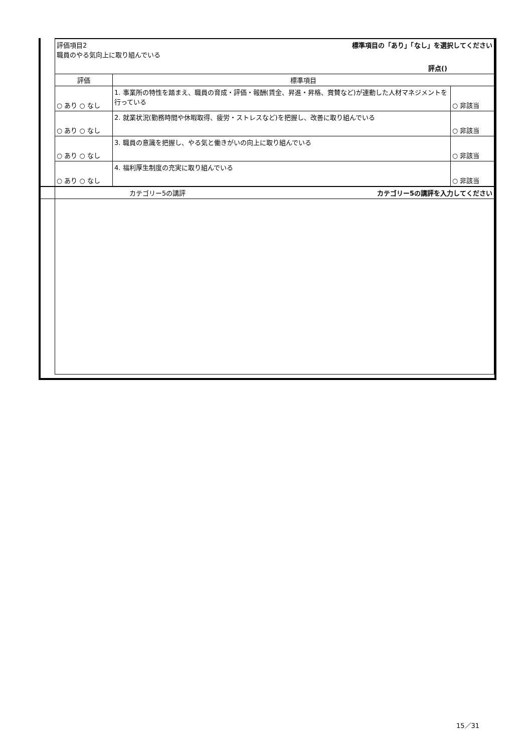| | 評価項目2 標準項目の「あり」「なし」を選択してください 職員のやる気向上に取り組んでいる 評点() | | |
| | 評価 | 標準項目 | |
| | ○ あり ○ なし | 1. 事業所の特性を踏まえ、職員の育成・評価・報酬(賃金、昇進・昇格、賞賛など)が連動した人材マネジメントを行っている | ○ 非該当 |
| | ○ あり ○ なし | 2. 就業状況(勤務時間や休暇取得、疲労・ストレスなど)を把握し、改善に取り組んでいる | ○ 非該当 |
| | ○ あり ○ なし | 3. 職員の意識を把握し、やる気と働きがいの向上に取り組んでいる | ○ 非該当 |
| | ○ あり ○ なし | 4. 福利厚生制度の充実に取り組んでいる | ○ 非該当 |
| | カテゴリー5の講評 カテゴリー5の講評を入力してください | | |
15／31